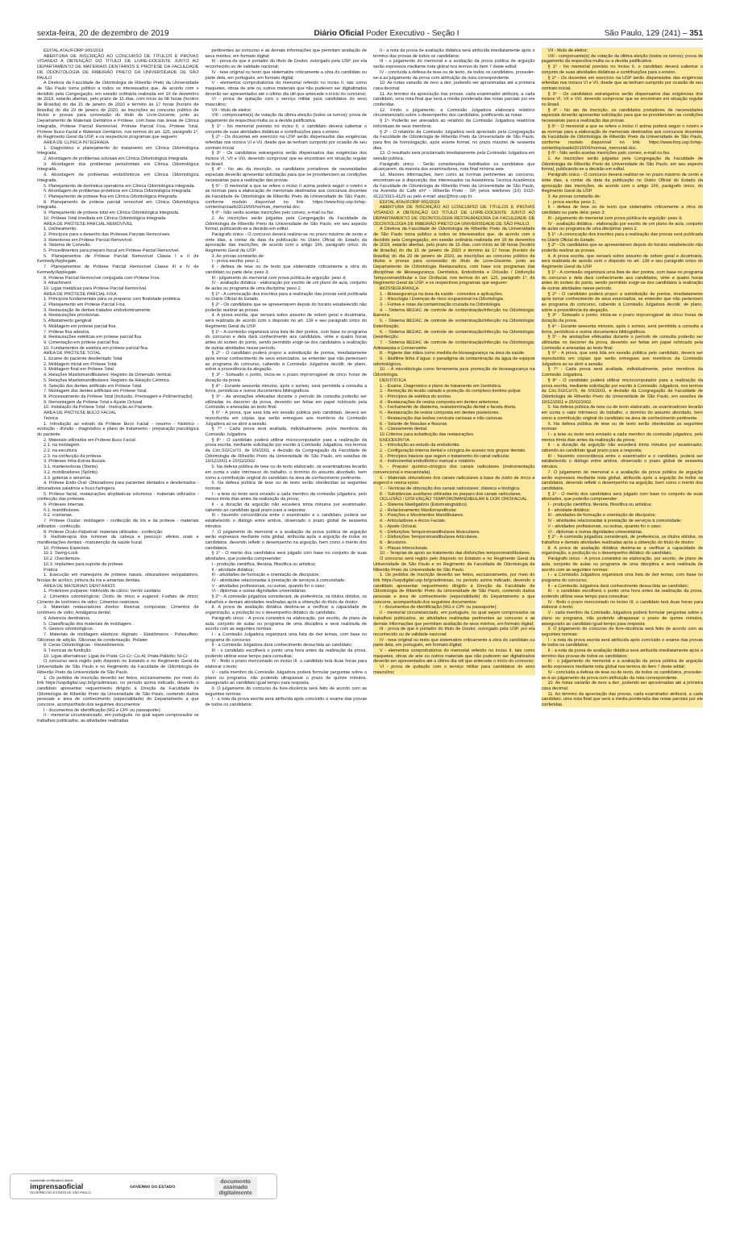sexta-feira, 20 de dezembro de 2019 Diário Oficial Poder Executivo - Seção I São Paulo, 129 (241) – 351
EDITAL ATAc/FORP 060/2019
ABERTURA DE INSCRIÇÃO AO CONCURSO DE TÍTULOS E PROVAS VISANDO A OBTENÇÃO DO TÍTULO DE LIVRE-DOCENTE JUNTO AO DEPARTAMENTO DE MATERIAIS DENTÁRIOS E PRÓTESE DA FACULDADE DE ODONTOLOGIA DE RIBEIRÃO PRETO DA UNIVERSIDADE DE SÃO PAULO
A Diretora da Faculdade de Odontologia de Ribeirão Preto da Universidade de São Paulo torna público a todos os interessados que, de acordo com o decidido pela Congregação, em sessão ordinária realizada em 16 de dezembro de 2019, estarão abertas, pelo prazo de 15 dias, com início às 08 horas (horário de Brasília) do dia 15 de janeiro de 2020 e término às 17 horas (horário de Brasília) do dia 29 de janeiro de 2020, as inscrições ao concurso público de títulos e provas para concessão do título de Livre-Docente, junto ao Departamento de Materiais Dentários e Prótese, com base nas áreas de Clínica Integrada, Prótese Parcial Removível, Prótese Parcial Fixa, Prótese Total, Prótese Buco-Facial e Materiais Dentários, nos termos do art. 125, parágrafo 1º, do Regimento Geral da USP, e os respectivos programas que seguem:
ÁREA DE CLÍNICA INTEGRADA
1. Diagnóstico e planejamento do tratamento em Clínica Odontológica Integrada.
2. Abordagem de problemas oclusais em Clínica Odontológica Integrada.
3. Abordagem dos problemas periodontais em Clínica Odontológica Integrada.
4. Abordagem de problemas endodônticos em Clínica Odontológica Integrada.
5. Planejamento de dentística operatória em Clínica Odontológica Integrada.
6. Abordagem de problemas protéticos em Clínica Odontológica Integrada.
7. Planejamento de prótese fixa em Clínica Odontológica Integrada.
8. Planejamento de prótese parcial removível em Clínica Odontológica Integrada.
9. Planejamento de prótese total em Clínica Odontológica Integrada.
10. Prótese Total imediata em Clínica Odontológica Integrada.
ÁREA DE PRÓTESE PARCIAL REMOVÍVEL
1. Delineamento.
2. Princípios para o desenho das Próteses Parciais Removíveis.
3. Retentores em Prótese Parcial Removível.
4. Sistema de Conexão.
5. Procedimentos para preparo bucal em Prótese Parcial Removível.
6. Planejamentos de Prótese Parcial Removível Classe I e II de Kennedy/Applegate.
7. Planejamentos de Prótese Parcial Removível Classe III e IV de Kennedy/Applegate.
8. Prótese Parcial Removível conjugada com Prótese Fixa.
9. Attachment.
10. Ligas metálicas para Prótese Parcial Removível.
ÁREA DE PRÓTESE PARCIAL FIXA
1. Princípios fundamentais para os preparos com finalidade protética.
2. Planejamento em Prótese Parcial Fixa.
3. Restauração de dentes tratados endodonticamente.
4. Restaurações provisórias.
5. Afastamento gengival.
6. Moldagem em prótese parcial fixa.
7. Prótese fixa adesiva.
8. Restaurações estéticas em prótese parcial fixa.
9. Cimentação em prótese parcial fixa.
10. Fundamentos de estética em prótese parcial fixa.
ÁREA DE PRÓTESE TOTAL
1. Exame do paciente desdentado Total.
2. Moldagem inicial em Prótese Total.
3. Moldagem final em Prótese Total.
4. Relações Maxilomandibulares: Registro da Dimensão Vertical.
5. Relações Maxilomandibulares: Registro da Relação Cêntrica.
6. Seleção dos dentes artificiais em Prótese Total.
7. Montagem dos dentes artificiais em Prótese Total.
8. Processamento da Prótese Total (Inclusão, Prensagem e Polimerização).
9. Remontagem da Prótese Total e Ajuste Oclusal.
10. Instalação da Prótese Total - Instrução ao Paciente.
ÁREA DE PRÓTESE BUCO FACIAL
Teórica
1. Introdução ao estudo da Prótese Buco Facial - resumo - histórico - evolução - divisão - diagnóstico e plano de tratamento - preparação psicológica do paciente.
2. Materiais utilizados em Prótese Buco Facial.
2.1. na moldagem.
2.2. na escultura.
2.3. na confecção da prótese.
3. Próteses Intra-Extras Bucais.
3.1. mantenedoras (Stents).
3.2. mobilizadores (Splints).
3.3. goteiras e amarrias.
4. Prótese Endo-Oral: Obturadores para pacientes dentados e desdentados - obturadores palatinos e buco faríngeos.
5. Prótese facial, restaurações aloplásticas volumosa - materiais utilizados - confecção das próteses.
6. Próteses Internas.
6.1. mandibulares.
6.2. cranianas.
7. Prótese Ocular: moldagem - confecção da íris e da prótese - materiais utilizados - confecção.
8. Prótese Óculo-Palpebral: materiais utilizados - confecção.
9. Radioterapia dos tumores da cabeça e pescoço: efeitos orais e manifestações dentais - manutenção da saúde bucal.
10. Próteses Especiais.
10.1. Swing-Lock.
10.2. Overdenture.
10.3. Implantes para suporte de prótese.
Prática
1. Execução em manequins de prótese nasais, obturadores velopalatinos, férulas de acrílico, pintura da íris e amarrias dentais.
ÁREA DE MATERIAIS DENTÁRIOS
1. Protetores pulpares: Hidróxido de cálcio; Verniz cavitário.
2. Cimentos odontológicos: Óxido de zinco e eugenol; Fosfato de zinco; Cimento de ionômero de vidro; Cimentos resinosos.
3. Materiais restauradores diretos: Resinas compostas; Cimentos de Ionômero de vidro; Amálgama dental.
4. Adesivos dentinários.
5. Classificação dos materiais de moldagem.
6. Gessos odontológicos.
7. Materiais de moldagem elásticos: Alginato - Elastômeros - Polissulfeto. Siliconas de adição. Siliconas de condensação. Polieter.
8. Ceras Odontológicas - Revestimentos.
9. Técnicas de fundição.
10. Ligas alternativas: Ligas de Prata; Co-Cr; Cu-Al; Prata-Paládio; Ni-Cr.
O concurso será regido pelo disposto no Estatuto e no Regimento Geral da Universidade de São Paulo e no Regimento da Faculdade de Odontologia de Ribeirão Preto da Universidade de São Paulo.
1. Os pedidos de inscrição deverão ser feitos, exclusivamente, por meio do link https://uspdigital.usp.br/gr/admissao, no período acima indicado, devendo o candidato apresentar requerimento dirigido à Direção da Faculdade de Odontologia de Ribeirão Preto da Universidade de São Paulo, contendo dados pessoais e área de conhecimento (especialidade) do Departamento a que concorre, acompanhado dos seguintes documentos:
I - documentos de identificação (RG e CPF ou passaporte);
II - memorial circunstanciado, em português, no qual sejam comprovados os trabalhos publicados, as atividades realizadas
pertinentes ao concurso e as demais informações que permitam avaliação de seus méritos, em formato digital;
III - prova de que é portador do título de Doutor, outorgado pela USP, por ela reconhecido ou de validade nacional;
IV - tese original ou texto que sistematize criticamente a obra do candidato ou parte dela, em português, em formato digital;
V - elementos comprobatórios do memorial referido no inciso II, tais como maquetes, obras de arte ou outros materiais que não puderem ser digitalizados deverão ser apresentados até o último dia útil que antecede o início do concurso;
VI - prova de quitação com o serviço militar para candidatos do sexo masculino;
VII - título de eleitor;
VIII - comprovante(s) de votação da última eleição (todos os turnos); prova de pagamento da respectiva multa ou a devida justificativa.
§ 1º - No memorial previsto no inciso II, o candidato deverá salientar o conjunto de suas atividades didáticas e contribuições para o ensino.
§ 2º - Os docentes em exercício na USP serão dispensados das exigências referidas nos incisos VI e VII, desde que as tenham cumprido por ocasião de seu contrato inicial.
§ 3º - Os candidatos estrangeiros serão dispensados das exigências dos incisos VI, VII e VIII, devendo comprovar que se encontram em situação regular no Brasil.
§ 4º - No ato da inscrição, os candidatos portadores de necessidades especiais deverão apresentar solicitação para que se providenciem as condições necessárias para a realização das provas.
§ 5º - O memorial a que se refere o inciso II acima poderá seguir o roteiro e as normas para a elaboração de memoriais destinados aos concursos docentes da Faculdade de Odontologia de Ribeirão Preto da Universidade de São Paulo, conforme modelo disponível no link: https://www.forp.usp.br/wp-content/uploads/2016/06/normas_memorial.doc.
§ 6º - Não serão aceitas inscrições pelo correio, e-mail ou fax.
2. As inscrições serão julgadas pela Congregação da Faculdade de Odontologia de Ribeirão Preto da Universidade de São Paulo, em seu aspecto formal, publicando-se a decisão em edital.
Parágrafo único - O concurso deverá realizar-se no prazo máximo de cento e vinte dias, a contar da data da publicação no Diário Oficial do Estado da aprovação das inscrições, de acordo com o artigo 166, parágrafo único, do Regimento Geral da USP.
3. As provas constarão de:
I - prova escrita: peso 1;
II - defesa de tese ou de texto que sistematize criticamente a obra do candidato ou parte dela: peso 3;
III - julgamento do memorial com prova pública de arguição: peso 4;
IV - avaliação didática - elaboração por escrito de um plano de aula, conjunto de aulas ou programa de uma disciplina: peso 2.
§ 1º - A convocação dos inscritos para a realização das provas será publicada no Diário Oficial do Estado.
§ 2º - Os candidatos que se apresentarem depois do horário estabelecido não poderão realizar as provas.
4. A prova escrita, que versará sobre assunto de ordem geral e doutrinária, será realizada de acordo com o disposto no art. 139 e seu parágrafo único do Regimento Geral da USP.
§ 1º - A comissão organizará uma lista de dez pontos, com base no programa do concurso e dela dará conhecimento aos candidatos, vinte e quatro horas antes do sorteio do ponto, sendo permitido exigir-se dos candidatos a realização de outras atividades nesse período.
§ 2º - O candidato poderá propor a substituição de pontos, imediatamente após tomar conhecimento de seus enunciados, se entender que não pertencem ao programa do concurso, cabendo à Comissão Julgadora decidir, de plano, sobre a procedência da alegação.
§ 3º - Sorteado o ponto, inicia-se o prazo improrrogável de cinco horas de duração da prova.
§ 4º - Durante sessenta minutos, após o sorteio, será permitida a consulta a livros, periódicos e outros documentos bibliográficos.
§ 5º - As anotações efetuadas durante o período de consulta poderão ser utilizadas no decorrer da prova, devendo ser feitas em papel rubricado pela Comissão e anexadas ao texto final.
§ 6º - A prova, que será lida em sessão pública pelo candidato, deverá ser reproduzida em cópias que serão entregues aos membros da Comissão Julgadora ao se abrir a sessão.
§ 7º - Cada prova será avaliada, individualmente, pelos membros da Comissão Julgadora.
§ 8º - O candidato poderá utilizar microcomputador para a realização da prova escrita, mediante solicitação por escrito à Comissão Julgadora, nos termos da Circ.SG/Co/70, de 5/9/2001, e decisão da Congregação da Faculdade de Odontologia de Ribeirão Preto da Universidade de São Paulo, em sessões de 19/12/2001 e 25/02/2002.
5. Na defesa pública de tese ou de texto elaborado, os examinadores levarão em conta o valor intrínseco do trabalho, o domínio do assunto abordado, bem como a contribuição original do candidato na área de conhecimento pertinente.
6. Na defesa pública de tese ou de texto serão obedecidas as seguintes normas:
I - a tese ou texto será enviado a cada membro da comissão julgadora, pelo menos trinta dias antes da realização da prova;
II - a duração da arguição não excederá trinta minutos por examinador, cabendo ao candidato igual prazo para a resposta;
III - havendo concordância entre o examinador e o candidato, poderá ser estabelecido o diálogo entre ambos, observado o prazo global de sessenta minutos.
7. O julgamento do memorial e a avaliação da prova pública de arguição serão expressos mediante nota global, atribuída após a arguição de todos os candidatos, devendo refletir o desempenho na arguição, bem como o mérito dos candidatos.
§ 1º - O mérito dos candidatos será julgado com base no conjunto de suas atividades, que poderão compreender:
I - produção científica, literária, filosófica ou artística;
II - atividade didática;
III - atividades de formação e orientação de discípulos;
IV - atividades relacionadas à prestação de serviços à comunidade;
V - atividades profissionais, ou outras, quando for o caso;
VI - diplomas e outras dignidades universitárias.
§ 2º - A comissão julgadora considerará, de preferência, os títulos obtidos, os trabalhos e demais atividades realizadas após a obtenção do título de doutor.
8. A prova de avaliação didática destina-se a verificar a capacidade de organização, a produção ou o desempenho didático do candidato.
Parágrafo único - A prova consistirá na elaboração, por escrito, de plano de aula, conjunto de aulas ou programa de uma disciplina e será realizada de acordo com as seguintes normas:
I - a Comissão Julgadora organizará uma lista de dez temas, com base no programa do concurso;
II - a Comissão Julgadora dará conhecimento dessa lista ao candidato;
III - o candidato escolherá o ponto uma hora antes da realização da prova, podendo utilizar esse tempo para consultas;
IV - findo o prazo mencionado no inciso III, o candidato terá duas horas para elaborar o texto;
V - cada membro da Comissão Julgadora poderá formular perguntas sobre o plano ou programa, não podendo ultrapassar o prazo de quinze minutos, assegurado ao candidato igual tempo para resposta.
9. O julgamento do concurso de livre-docência será feito de acordo com as seguintes normas:
I - a nota da prova escrita será atribuída após concluído o exame das provas de todos os candidatos;
II - a nota da prova de avaliação didática será atribuída imediatamente após o término das provas de todos os candidatos;
III - o julgamento do memorial e a avaliação da prova pública de arguição serão expressos mediante nota global nos termos do item 7 deste edital;
IV - concluída a defesa de tese ou de texto, de todos os candidatos, proceder-se-á ao julgamento da prova com atribuição da nota correspondente.
10. As notas variarão de zero a dez, podendo ser aproximadas até a primeira casa decimal.
11. Ao término da apreciação das provas, cada examinador atribuirá, a cada candidato, uma nota final que será a média ponderada das notas parciais por ele conferidas.
12. Findo o julgamento, a Comissão Julgadora elaborará relatório circunstanciado sobre o desempenho dos candidatos, justificando as notas.
§ 1º- Poderão ser anexados ao relatório da Comissão Julgadora relatórios individuais de seus membros.
§ 2º - O relatório da Comissão Julgadora será apreciado pela Congregação da Faculdade de Odontologia de Ribeirão Preto da Universidade de São Paulo, para fins de homologação, após exame formal, no prazo máximo de sessenta dias.
13. O resultado será proclamado imediatamente pela Comissão Julgadora em sessão pública.
Parágrafo único - Serão considerados habilitados os candidatos que alcançarem, da maioria dos examinadores, nota final mínima sete.
14. Maiores informações, bem como as normas pertinentes ao concurso, encontram-se à disposição dos interessados na Assistência Técnica Acadêmica da Faculdade de Odontologia de Ribeirão Preto da Universidade de São Paulo, na Avenida do Café s/nº - Ribeirão Preto - SP, pelos telefones (16) 3315-4122/3315-4129 ou pelo e-mail: atac@forp.usp.br.
EDITAL ATAc/FORP 061/2019
ABERTURA DE INSCRIÇÃO AO CONCURSO DE TÍTULOS E PROVAS VISANDO A OBTENÇÃO DO TÍTULO DE LIVRE-DOCENTE JUNTO AO DEPARTAMENTO DE ODONTOLOGIA RESTAURADORA DA FACULDADE DE ODONTOLOGIA DE RIBEIRÃO PRETO DA UNIVERSIDADE DE SÃO PAULO.
A Diretora da Faculdade de Odontologia de Ribeirão Preto da Universidade de São Paulo torna público a todos os interessados que, de acordo com o decidido pela Congregação, em sessão ordinária realizada em 16 de dezembro de 2019, estarão abertas, pelo prazo de 15 dias, com início às 08 horas (horário de Brasília) do dia 15 de janeiro de 2020 e término às 17 horas (horário de Brasília) do dia 29 de janeiro de 2020, as inscrições ao concurso público de títulos e provas para concessão do título de Livre-Docente, junto ao Departamento de Odontologia Restauradora, com base nos programas das disciplinas de Biossegurança, Dentística, Endodontia e Oclusão / Disfunção Temporomandibular e Dor Orofacial, nos termos do art. 125, parágrafo 1º, do Regimento Geral da USP, e os respectivos programas que seguem:
BIOSSEGURANÇA
1. - Biossegurança na área da saúde - conceitos e aplicações.
2. - Riscologia / Doenças de risco ocupacional na Odontologia.
3. - Fontes e rotas da contaminação cruzada na Odontologia.
4. - Sistema BEDAC de controle de contaminação/infecção na Odontologia: Barreira.
5. - Sistema BEDAC de controle de contaminação/infecção na Odontologia: Esterilização.
6. - Sistema BEDAC de controle de contaminação/infecção na Odontologia: Desinfecção.
7. - Sistema BEDAC de controle de contaminação/infecção na Odontologia: Antissepsia e Conservante.
8. - Higiene das mãos como medida de biossegurança na área da saúde.
9. - Biofilme linha d´água: o paradigma da contaminação da água de equipos odontológicos.
10. - A microbiologia como ferramenta para promoção de biossegurança na Odontologia.
DENTÍSTICA
1. - Exame, Diagnóstico e plano de tratamento em Dentística.
2. - Remoção do tecido cariado e proteção do complexo dentino-pulpar.
3. - Princípios de estética do sorriso.
4. - Restaurações de resina composta em dentes anteriores.
5. - Fechamento de diastema, reanatomização dental e faceta direta.
6. - Restauração de resina composta em dentes posteriores.
7. - Restauração das lesões cervicais cariosas e não cariosas.
8. - Selante de fóssulas e fissuras.
9. - Clareamento dental.
10.Critérios para substituição das restaurações.
ENDODONTIA
1. - Introdução ao estudo da endodontia.
2. - Configuração interna dental e cirúrgica de acesso nos grupos dentais.
3. - Princípios básicos que regem o tratamento do canal radicular.
4. - Instrumental endodôntico manual e rotatório.
5. - Preparo químico-cirúrgico dos canais radiculares (instrumentação convencional e mecanizada).
6. - Materiais obturadores dos canais radiculares à base de óxido de zinco e eugenol e resina epóxi.
7. - Técnicas de obturação dos canais radiculares: clássica e biológica.
8. - Substâncias auxiliares utilizadas no preparo dos canais radiculares.
OCLUSÃO / DISFUNÇÃO TEMPOROMANDIBULAR E DOR OROFACIAL
1. - Sistema Mastigatório (Estomatognático).
2. - Relacionamento Maxilomandibular.
3. - Posições e Movimentos Mandibulares.
4. - Articuladores e Arcos Faciais.
5. - Ajuste Oclusal.
6. - Disfunções Temporomandibulares Musculares.
7. - Disfunções Temporomandibulares Articulares.
8. - Bruxismo.
9. - Placas Interoclusais.
10. - Terapias de apoio ao tratamento das disfunções temporomandibulares.
O concurso será regido pelo disposto no Estatuto e no Regimento Geral da Universidade de São Paulo e no Regimento da Faculdade de Odontologia de Ribeirão Preto da Universidade de São Paulo.
1. Os pedidos de inscrição deverão ser feitos, exclusivamente, por meio do link https://uspdigital.usp.br/gr/admissao, no período acima indicado, devendo o candidato apresentar requerimento dirigido à Direção da Faculdade de Odontologia de Ribeirão Preto da Universidade de São Paulo, contendo dados pessoais e área de conhecimento (especialidade) do Departamento a que concorre, acompanhado dos seguintes documentos:
I - documentos de identificação (RG e CPF ou passaporte);
II - memorial circunstanciado, em português, no qual sejam comprovados os trabalhos publicados, as atividades realizadas pertinentes ao concurso e as demais informações que permitam avaliação de seus méritos, em formato digital;
III - prova de que é portador do título de Doutor, outorgado pela USP, por ela reconhecido ou de validade nacional;
IV - tese original ou texto que sistematize criticamente a obra do candidato ou parte dela, em português, em formato digital;
V - elementos comprobatórios do memorial referido no inciso II, tais como maquetes, obras de arte ou outros materiais que não puderem ser digitalizados deverão ser apresentados até o último dia útil que antecede o início do concurso;
VI - prova de quitação com o serviço militar para candidatos do sexo masculino;
VII - título de eleitor;
VIII - comprovante(s) de votação da última eleição (todos os turnos); prova de pagamento da respectiva multa ou a devida justificativa.
§ 1º - No memorial previsto no inciso II, o candidato deverá salientar o conjunto de suas atividades didáticas e contribuições para o ensino.
§ 2º - Os docentes em exercício na USP serão dispensados das exigências referidas nos incisos VI e VII, desde que as tenham cumprido por ocasião de seu contrato inicial.
§ 3º - Os candidatos estrangeiros serão dispensados das exigências dos incisos VI, VII e VIII, devendo comprovar que se encontram em situação regular no Brasil.
§ 4º - No ato da inscrição, os candidatos portadores de necessidades especiais deverão apresentar solicitação para que se providenciem as condições necessárias para a realização das provas.
§ 5º - O memorial a que se refere o inciso II acima poderá seguir o roteiro e as normas para a elaboração de memoriais destinados aos concursos docentes da Faculdade de Odontologia de Ribeirão Preto da Universidade de São Paulo, conforme modelo disponível no link: https://www.forp.usp.br/wp-content/uploads/2016/06/normas_memorial.doc.
§ 6º - Não serão aceitas inscrições pelo correio, e-mail ou fax.
2. As inscrições serão julgadas pela Congregação da Faculdade de Odontologia de Ribeirão Preto da Universidade de São Paulo, em seu aspecto formal, publicando-se a decisão em edital.
Parágrafo único - O concurso deverá realizar-se no prazo máximo de cento e vinte dias, a contar da data da publicação no Diário Oficial do Estado da aprovação das inscrições, de acordo com o artigo 166, parágrafo único, do Regimento Geral da USP.
3. As provas constarão de:
I - prova escrita: peso 1;
II - defesa de tese ou de texto que sistematize criticamente a obra do candidato ou parte dela: peso 3;
III - julgamento do memorial com prova pública de arguição: peso 4;
IV - avaliação didática - elaboração por escrito de um plano de aula, conjunto de aulas ou programa de uma disciplina: peso 2.
§ 1º - A convocação dos inscritos para a realização das provas será publicada no Diário Oficial do Estado.
§ 2º - Os candidatos que se apresentarem depois do horário estabelecido não poderão realizar as provas.
4. A prova escrita, que versará sobre assunto de ordem geral e doutrinária, será realizada de acordo com o disposto no art. 139 e seu parágrafo único do Regimento Geral da USP.
§ 1º - A comissão organizará uma lista de dez pontos, com base no programa do concurso e dela dará conhecimento aos candidatos, vinte e quatro horas antes do sorteio do ponto, sendo permitido exigir-se dos candidatos a realização de outras atividades nesse período.
§ 2º - O candidato poderá propor a substituição de pontos, imediatamente após tomar conhecimento de seus enunciados, se entender que não pertencem ao programa do concurso, cabendo à Comissão Julgadora decidir, de plano, sobre a procedência da alegação.
§ 3º - Sorteado o ponto, inicia-se o prazo improrrogável de cinco horas de duração da prova.
§ 4º - Durante sessenta minutos, após o sorteio, será permitida a consulta a livros, periódicos e outros documentos bibliográficos.
§ 5º - As anotações efetuadas durante o período de consulta poderão ser utilizadas no decorrer da prova, devendo ser feitas em papel rubricado pela Comissão e anexadas ao texto final.
§ 6º - A prova, que será lida em sessão pública pelo candidato, deverá ser reproduzida em cópias que serão entregues aos membros da Comissão Julgadora ao se abrir a sessão.
§ 7º - Cada prova será avaliada, individualmente, pelos membros da Comissão Julgadora.
§ 8º - O candidato poderá utilizar microcomputador para a realização da prova escrita, mediante solicitação por escrito à Comissão Julgadora, nos termos da Circ.SG/Co/70, de 5/9/2001, e decisão da Congregação da Faculdade de Odontologia de Ribeirão Preto da Universidade de São Paulo, em sessões de 19/12/2001 e 25/02/2002.
5. Na defesa pública de tese ou de texto elaborado, os examinadores levarão em conta o valor intrínseco do trabalho, o domínio do assunto abordado, bem como a contribuição original do candidato na área de conhecimento pertinente.
6. Na defesa pública de tese ou de texto serão obedecidas as seguintes normas:
I - a tese ou texto será enviado a cada membro da comissão julgadora, pelo menos trinta dias antes da realização da prova;
II - a duração da arguição não excederá trinta minutos por examinador, cabendo ao candidato igual prazo para a resposta;
III - havendo concordância entre o examinador e o candidato, poderá ser estabelecido o diálogo entre ambos, observado o prazo global de sessenta minutos.
7. O julgamento do memorial e a avaliação da prova pública de arguição serão expressos mediante nota global, atribuída após a arguição de todos os candidatos, devendo refletir o desempenho na arguição, bem como o mérito dos candidatos.
§ 1º - O mérito dos candidatos será julgado com base no conjunto de suas atividades, que poderão compreender:
I - produção científica, literária, filosófica ou artística;
II - atividade didática;
III - atividades de formação e orientação de discípulos;
IV - atividades relacionadas à prestação de serviços à comunidade;
V - atividades profissionais, ou outras, quando for o caso;
VI - diplomas e outras dignidades universitárias.
§ 2º - A comissão julgadora considerará, de preferência, os títulos obtidos, os trabalhos e demais atividades realizadas após a obtenção do título de doutor.
8. A prova de avaliação didática destina-se a verificar a capacidade de organização, a produção ou o desempenho didático do candidato.
Parágrafo único - A prova consistirá na elaboração, por escrito, de plano de aula, conjunto de aulas ou programa de uma disciplina e será realizada de acordo com as seguintes normas:
I - a Comissão Julgadora organizará uma lista de dez temas, com base no programa do concurso;
II - a Comissão Julgadora dará conhecimento dessa lista ao candidato;
III - o candidato escolherá o ponto uma hora antes da realização da prova, podendo utilizar esse tempo para consultas;
IV - findo o prazo mencionado no inciso III, o candidato terá duas horas para elaborar o texto;
V - cada membro da Comissão Julgadora poderá formular perguntas sobre o plano ou programa, não podendo ultrapassar o prazo de quinze minutos, assegurado ao candidato igual tempo para resposta.
9. O julgamento do concurso de livre-docência será feito de acordo com as seguintes normas:
I - a nota da prova escrita será atribuída após concluído o exame das provas de todos os candidatos;
II - a nota da prova de avaliação didática será atribuída imediatamente após o término das provas de todos os candidatos;
III - o julgamento do memorial e a avaliação da prova pública de arguição serão expressos mediante nota global nos termos do item 7 deste edital;
IV - concluída a defesa de tese ou de texto, de todos os candidatos, proceder-se-á ao julgamento da prova com atribuição da nota correspondente.
10. As notas variarão de zero a dez, podendo ser aproximadas até a primeira casa decimal.
11. Ao término da apreciação das provas, cada examinador atribuirá, a cada candidato, uma nota final que será a média ponderada das notas parciais por ele conferidas.
autoridade certificadora oficial
imprensaoficial
GOVERNO DO ESTADO DE SÃO PAULO
GOVERNO DO ESTADO
documento
assinado
digitalmente